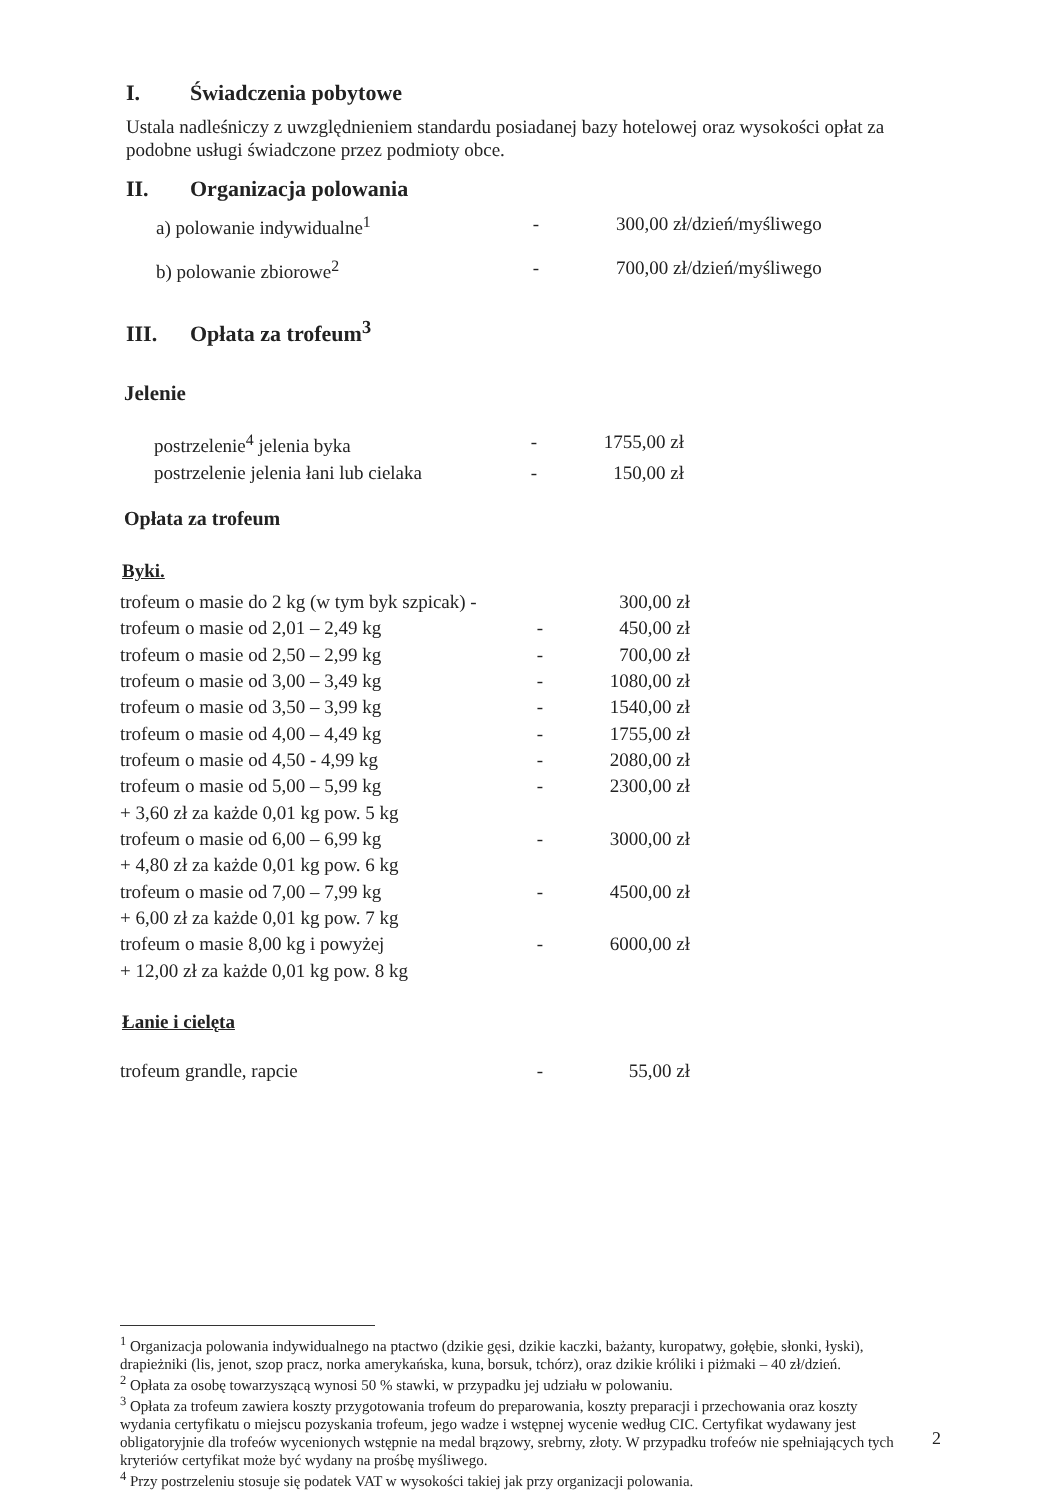I. Świadczenia pobytowe
Ustala nadleśniczy z uwzględnieniem standardu posiadanej bazy hotelowej oraz wysokości opłat za podobne usługi świadczone przez podmioty obce.
II. Organizacja polowania
| a) polowanie indywidualne<sup>1</sup> | - | 300,00 zł/dzień/myśliwego |
| b) polowanie zbiorowe<sup>2</sup> | - | 700,00 zł/dzień/myśliwego |
III. Opłata za trofeum<sup>3</sup>
Jelenie
| postrzelenie<sup>4</sup> jelenia byka | - | 1755,00 zł |
| postrzelenie jelenia łani lub cielaka | - | 150,00 zł |
Opłata za trofeum
Byki.
| trofeum o masie do 2 kg (w tym byk szpicak) - | | 300,00 zł |
| trofeum o masie od 2,01 – 2,49 kg | - | 450,00 zł |
| trofeum o masie od 2,50 – 2,99 kg | - | 700,00 zł |
| trofeum o masie od 3,00 – 3,49 kg | - | 1080,00 zł |
| trofeum o masie od 3,50 – 3,99 kg | - | 1540,00 zł |
| trofeum o masie od 4,00 – 4,49 kg | - | 1755,00 zł |
| trofeum o masie od 4,50 - 4,99 kg | - | 2080,00 zł |
| trofeum o masie od 5,00 – 5,99 kg | - | 2300,00 zł |
| + 3,60 zł za każde 0,01 kg pow. 5 kg | | |
| trofeum o masie od 6,00 – 6,99 kg | - | 3000,00 zł |
| + 4,80 zł za każde 0,01 kg pow. 6 kg | | |
| trofeum o masie od 7,00 – 7,99 kg | - | 4500,00 zł |
| + 6,00 zł za każde 0,01 kg pow. 7 kg | | |
| trofeum o masie 8,00 kg i powyżej | - | 6000,00 zł |
| + 12,00 zł za każde 0,01 kg pow. 8 kg | | |
Łanie i cielęta
| trofeum grandle, rapcie | - | 55,00 zł |
<sup>1</sup> Organizacja polowania indywidualnego na ptactwo (dzikie gęsi, dzikie kaczki, bażanty, kuropatwy, gołębie, słonki, łyski), drapieżniki (lis, jenot, szop pracz, norka amerykańska, kuna, borsuk, tchórz), oraz dzikie króliki i piżmaki – 40 zł/dzień.
<sup>2</sup> Opłata za osobę towarzyszącą wynosi 50 % stawki, w przypadku jej udziału w polowaniu.
<sup>3</sup> Opłata za trofeum zawiera koszty przygotowania trofeum do preparowania, koszty preparacji i przechowania oraz koszty wydania certyfikatu o miejscu pozyskania trofeum, jego wadze i wstępnej wycenie według CIC. Certyfikat wydawany jest obligatoryjnie dla trofeów wycenionych wstępnie na medal brązowy, srebrny, złoty. W przypadku trofeów nie spełniających tych kryteriów certyfikat może być wydany na prośbę myśliwego.
<sup>4</sup> Przy postrzeleniu stosuje się podatek VAT w wysokości takiej jak przy organizacji polowania.
2